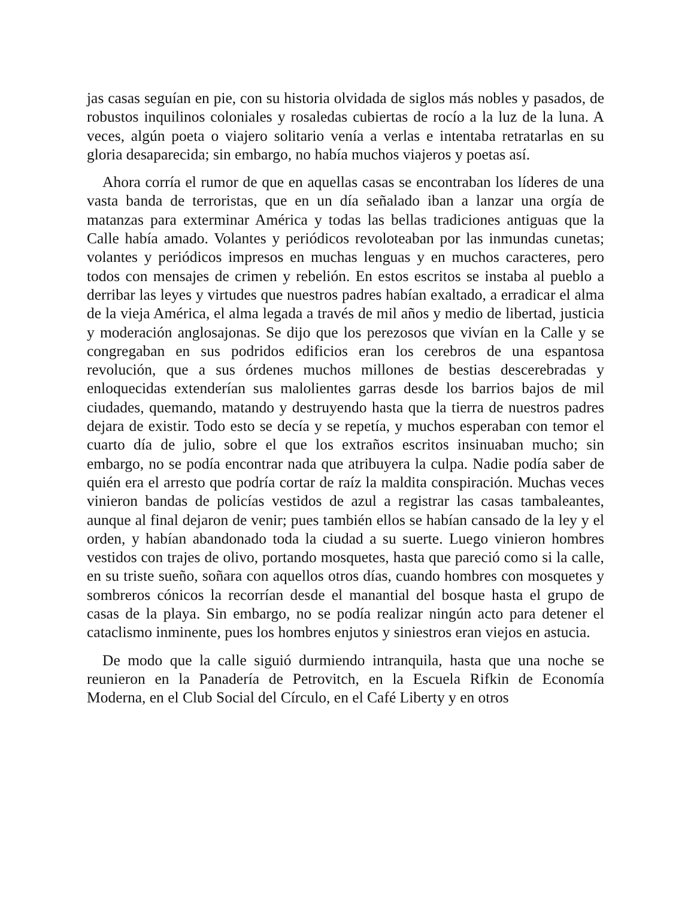jas casas seguían en pie, con su historia olvidada de siglos más nobles y pasados, de robustos inquilinos coloniales y rosaledas cubiertas de rocío a la luz de la luna. A veces, algún poeta o viajero solitario venía a verlas e intentaba retratarlas en su gloria desaparecida; sin embargo, no había muchos viajeros y poetas así.
Ahora corría el rumor de que en aquellas casas se encontraban los líderes de una vasta banda de terroristas, que en un día señalado iban a lanzar una orgía de matanzas para exterminar América y todas las bellas tradiciones antiguas que la Calle había amado. Volantes y periódicos revoloteaban por las inmundas cunetas; volantes y periódicos impresos en muchas lenguas y en muchos caracteres, pero todos con mensajes de crimen y rebelión. En estos escritos se instaba al pueblo a derribar las leyes y virtudes que nuestros padres habían exaltado, a erradicar el alma de la vieja América, el alma legada a través de mil años y medio de libertad, justicia y moderación anglosajonas. Se dijo que los perezosos que vivían en la Calle y se congregaban en sus podridos edificios eran los cerebros de una espantosa revolución, que a sus órdenes muchos millones de bestias descerebradas y enloquecidas extenderían sus malolientes garras desde los barrios bajos de mil ciudades, quemando, matando y destruyendo hasta que la tierra de nuestros padres dejara de existir. Todo esto se decía y se repetía, y muchos esperaban con temor el cuarto día de julio, sobre el que los extraños escritos insinuaban mucho; sin embargo, no se podía encontrar nada que atribuyera la culpa. Nadie podía saber de quién era el arresto que podría cortar de raíz la maldita conspiración. Muchas veces vinieron bandas de policías vestidos de azul a registrar las casas tambaleantes, aunque al final dejaron de venir; pues también ellos se habían cansado de la ley y el orden, y habían abandonado toda la ciudad a su suerte. Luego vinieron hombres vestidos con trajes de olivo, portando mosquetes, hasta que pareció como si la calle, en su triste sueño, soñara con aquellos otros días, cuando hombres con mosquetes y sombreros cónicos la recorrían desde el manantial del bosque hasta el grupo de casas de la playa. Sin embargo, no se podía realizar ningún acto para detener el cataclismo inminente, pues los hombres enjutos y siniestros eran viejos en astucia.
De modo que la calle siguió durmiendo intranquila, hasta que una noche se reunieron en la Panadería de Petrovitch, en la Escuela Rifkin de Economía Moderna, en el Club Social del Círculo, en el Café Liberty y en otros